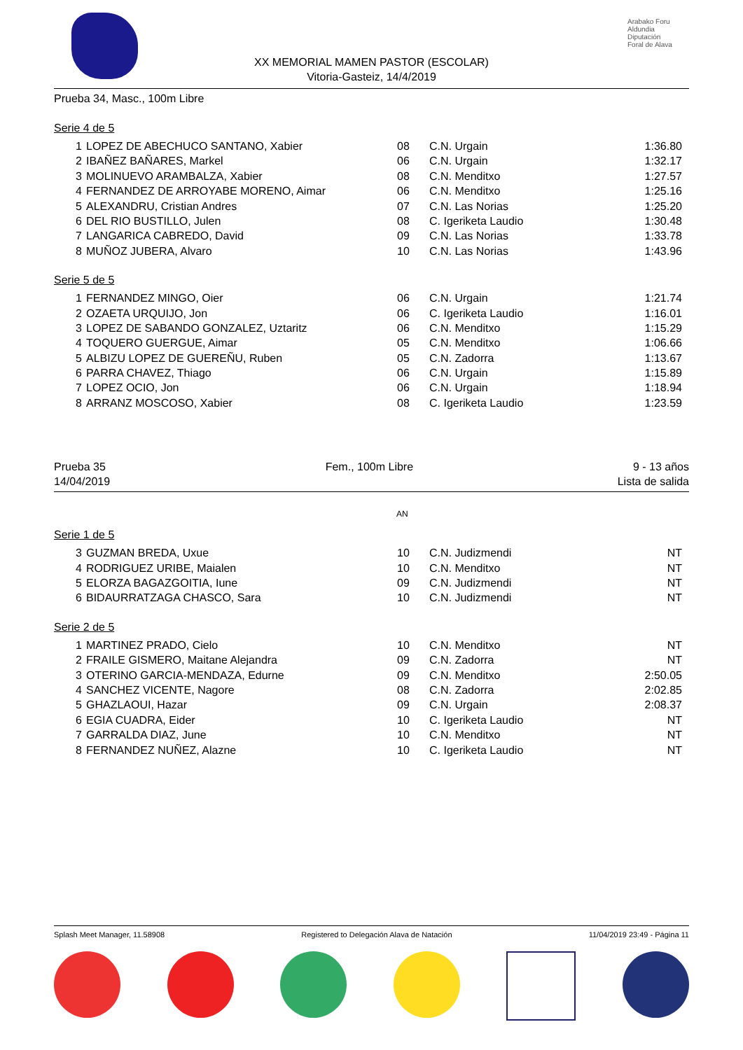Arabako Foru Aldundia
Diputación Foral de Alava
XX MEMORIAL MAMEN PASTOR (ESCOLAR)
Vitoria-Gasteiz, 14/4/2019
Prueba 34, Masc., 100m Libre
Serie 4 de 5
| 1 | LOPEZ DE ABECHUCO SANTANO, Xabier | 08 | C.N. Urgain | 1:36.80 |
| 2 | IBAÑEZ BAÑARES, Markel | 06 | C.N. Urgain | 1:32.17 |
| 3 | MOLINUEVO ARAMBALZA, Xabier | 08 | C.N. Menditxo | 1:27.57 |
| 4 | FERNANDEZ DE ARROYABE MORENO, Aimar | 06 | C.N. Menditxo | 1:25.16 |
| 5 | ALEXANDRU, Cristian Andres | 07 | C.N. Las Norias | 1:25.20 |
| 6 | DEL RIO BUSTILLO, Julen | 08 | C. Igeriketa Laudio | 1:30.48 |
| 7 | LANGARICA CABREDO, David | 09 | C.N. Las Norias | 1:33.78 |
| 8 | MUÑOZ JUBERA, Alvaro | 10 | C.N. Las Norias | 1:43.96 |
Serie 5 de 5
| 1 | FERNANDEZ MINGO, Oier | 06 | C.N. Urgain | 1:21.74 |
| 2 | OZAETA URQUIJO, Jon | 06 | C. Igeriketa Laudio | 1:16.01 |
| 3 | LOPEZ DE SABANDO GONZALEZ, Uztaritz | 06 | C.N. Menditxo | 1:15.29 |
| 4 | TOQUERO GUERGUE, Aimar | 05 | C.N. Menditxo | 1:06.66 |
| 5 | ALBIZU LOPEZ DE GUEREÑU, Ruben | 05 | C.N. Zadorra | 1:13.67 |
| 6 | PARRA CHAVEZ, Thiago | 06 | C.N. Urgain | 1:15.89 |
| 7 | LOPEZ OCIO, Jon | 06 | C.N. Urgain | 1:18.94 |
| 8 | ARRANZ MOSCOSO, Xabier | 08 | C. Igeriketa Laudio | 1:23.59 |
Prueba 35 Fem., 100m Libre 9 - 13 años
14/04/2019 Lista de salida
AN
Serie 1 de 5
| 3 | GUZMAN BREDA, Uxue | 10 | C.N. Judizmendi | NT |
| 4 | RODRIGUEZ URIBE, Maialen | 10 | C.N. Menditxo | NT |
| 5 | ELORZA BAGAZGOITIA, Iune | 09 | C.N. Judizmendi | NT |
| 6 | BIDAURRATZAGA CHASCO, Sara | 10 | C.N. Judizmendi | NT |
Serie 2 de 5
| 1 | MARTINEZ PRADO, Cielo | 10 | C.N. Menditxo | NT |
| 2 | FRAILE GISMERO, Maitane Alejandra | 09 | C.N. Zadorra | NT |
| 3 | OTERINO GARCIA-MENDAZA, Edurne | 09 | C.N. Menditxo | 2:50.05 |
| 4 | SANCHEZ VICENTE, Nagore | 08 | C.N. Zadorra | 2:02.85 |
| 5 | GHAZLAOUI, Hazar | 09 | C.N. Urgain | 2:08.37 |
| 6 | EGIA CUADRA, Eider | 10 | C. Igeriketa Laudio | NT |
| 7 | GARRALDA DIAZ, June | 10 | C.N. Menditxo | NT |
| 8 | FERNANDEZ NUÑEZ, Alazne | 10 | C. Igeriketa Laudio | NT |
Splash Meet Manager, 11.58908 Registered to Delegación Alava de Natación 11/04/2019 23:49 - Página 11